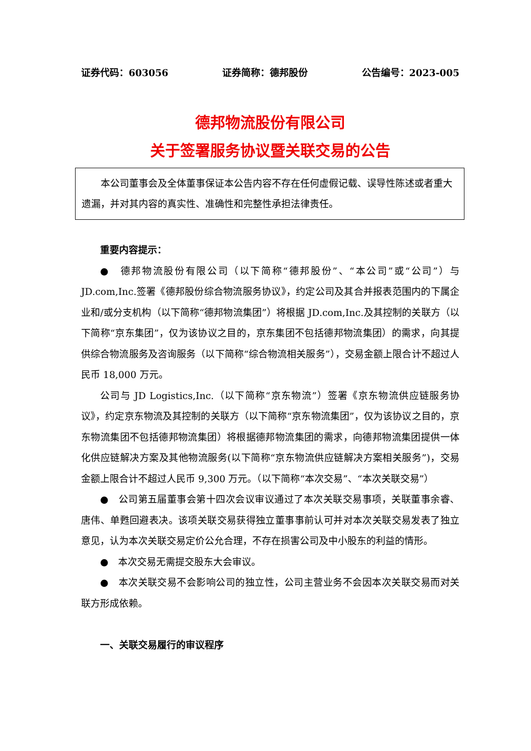证券代码：603056 证券简称：德邦股份 公告编号：2023-005
德邦物流股份有限公司
关于签署服务协议暨关联交易的公告
本公司董事会及全体董事保证本公告内容不存在任何虚假记载、误导性陈述或者重大遗漏，并对其内容的真实性、准确性和完整性承担法律责任。
重要内容提示：
●　德邦物流股份有限公司（以下简称“德邦股份”、“本公司”或“公司”）与 JD.com,Inc.签署《德邦股份综合物流服务协议》，约定公司及其合并报表范围内的下属企业和/或分支机构（以下简称“德邦物流集团”）将根据 JD.com,Inc.及其控制的关联方（以下简称“京东集团”，仅为该协议之目的，京东集团不包括德邦物流集团）的需求，向其提供综合物流服务及咨询服务（以下简称“综合物流相关服务”），交易金额上限合计不超过人民币 18,000 万元。
公司与 JD Logistics,Inc.（以下简称“京东物流”）签署《京东物流供应链服务协议》，约定京东物流及其控制的关联方（以下简称“京东物流集团”，仅为该协议之目的，京东物流集团不包括德邦物流集团）将根据德邦物流集团的需求，向德邦物流集团提供一体化供应链解决方案及其他物流服务(以下简称“京东物流供应链解决方案相关服务”)，交易金额上限合计不超过人民币 9,300 万元。（以下简称“本次交易”、“本次关联交易”）
●　公司第五届董事会第十四次会议审议通过了本次关联交易事项，关联董事余睿、唐伟、单甦回避表决。该项关联交易获得独立董事事前认可并对本次关联交易发表了独立意见，认为本次关联交易定价公允合理，不存在损害公司及中小股东的利益的情形。
●　本次交易无需提交股东大会审议。
●　本次关联交易不会影响公司的独立性，公司主营业务不会因本次关联交易而对关联方形成依赖。
一、关联交易履行的审议程序